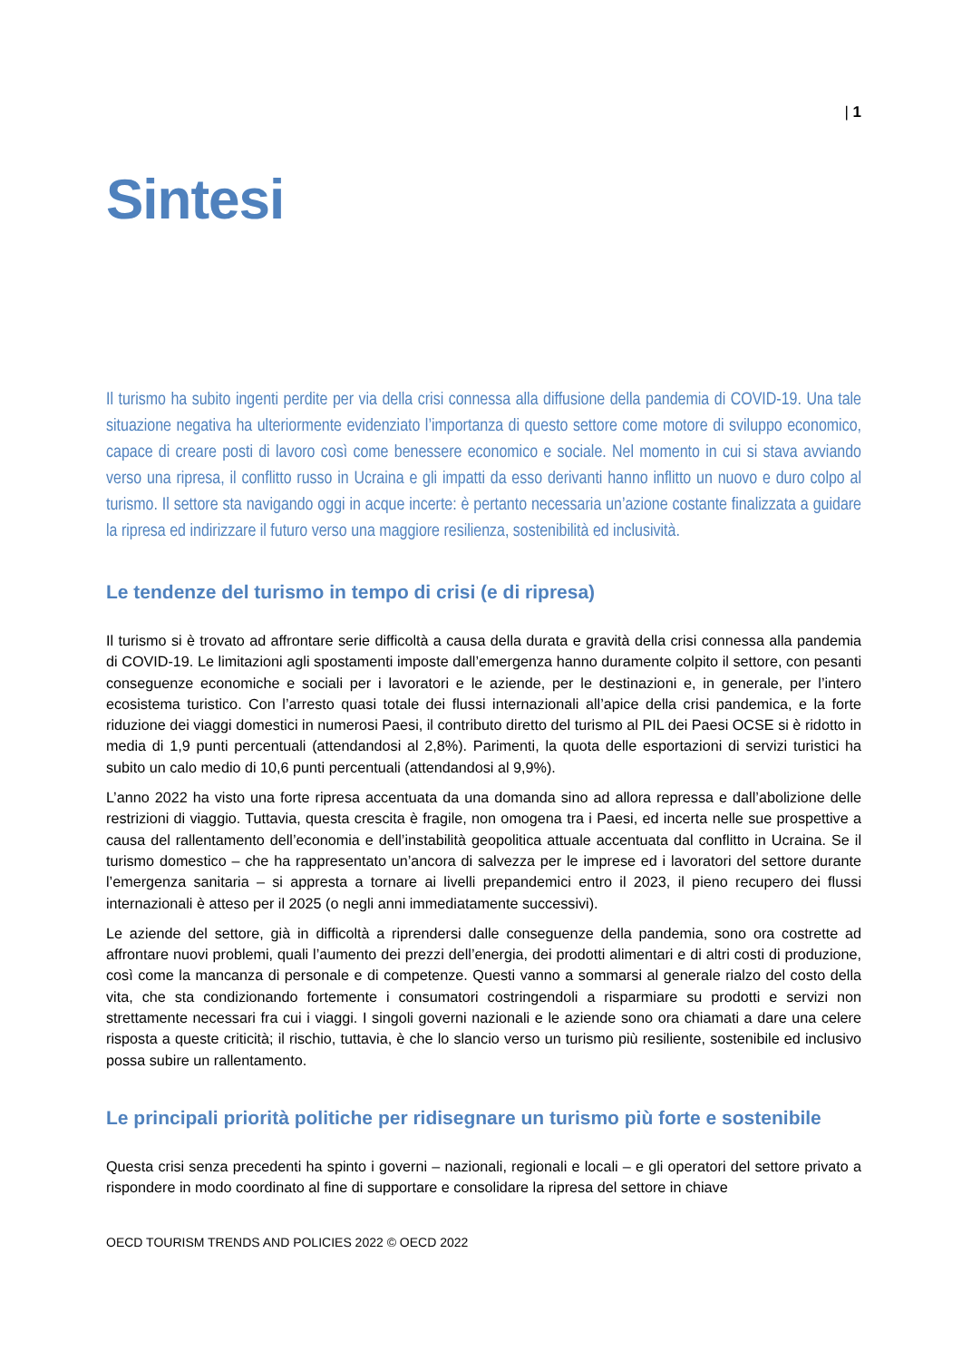| 1
Sintesi
Il turismo ha subito ingenti perdite per via della crisi connessa alla diffusione della pandemia di COVID-19. Una tale situazione negativa ha ulteriormente evidenziato l’importanza di questo settore come motore di sviluppo economico, capace di creare posti di lavoro così come benessere economico e sociale. Nel momento in cui si stava avviando verso una ripresa, il conflitto russo in Ucraina e gli impatti da esso derivanti hanno inflitto un nuovo e duro colpo al turismo. Il settore sta navigando oggi in acque incerte: è pertanto necessaria un’azione costante finalizzata a guidare la ripresa ed indirizzare il futuro verso una maggiore resilienza, sostenibilità ed inclusività.
Le tendenze del turismo in tempo di crisi (e di ripresa)
Il turismo si è trovato ad affrontare serie difficoltà a causa della durata e gravità della crisi connessa alla pandemia di COVID-19. Le limitazioni agli spostamenti imposte dall’emergenza hanno duramente colpito il settore, con pesanti conseguenze economiche e sociali per i lavoratori e le aziende, per le destinazioni e, in generale, per l’intero ecosistema turistico. Con l’arresto quasi totale dei flussi internazionali all’apice della crisi pandemica, e la forte riduzione dei viaggi domestici in numerosi Paesi, il contributo diretto del turismo al PIL dei Paesi OCSE si è ridotto in media di 1,9 punti percentuali (attendandosi al 2,8%). Parimenti, la quota delle esportazioni di servizi turistici ha subito un calo medio di 10,6 punti percentuali (attendandosi al 9,9%).
L’anno 2022 ha visto una forte ripresa accentuata da una domanda sino ad allora repressa e dall’abolizione delle restrizioni di viaggio. Tuttavia, questa crescita è fragile, non omogena tra i Paesi, ed incerta nelle sue prospettive a causa del rallentamento dell’economia e dell’instabilità geopolitica attuale accentuata dal conflitto in Ucraina. Se il turismo domestico – che ha rappresentato un’ancora di salvezza per le imprese ed i lavoratori del settore durante l’emergenza sanitaria – si appresta a tornare ai livelli prepandemici entro il 2023, il pieno recupero dei flussi internazionali è atteso per il 2025 (o negli anni immediatamente successivi).
Le aziende del settore, già in difficoltà a riprendersi dalle conseguenze della pandemia, sono ora costrette ad affrontare nuovi problemi, quali l’aumento dei prezzi dell’energia, dei prodotti alimentari e di altri costi di produzione, così come la mancanza di personale e di competenze. Questi vanno a sommarsi al generale rialzo del costo della vita, che sta condizionando fortemente i consumatori costringendoli a risparmiare su prodotti e servizi non strettamente necessari fra cui i viaggi. I singoli governi nazionali e le aziende sono ora chiamati a dare una celere risposta a queste criticità; il rischio, tuttavia, è che lo slancio verso un turismo più resiliente, sostenibile ed inclusivo possa subire un rallentamento.
Le principali priorità politiche per ridisegnare un turismo più forte e sostenibile
Questa crisi senza precedenti ha spinto i governi – nazionali, regionali e locali – e gli operatori del settore privato a rispondere in modo coordinato al fine di supportare e consolidare la ripresa del settore in chiave
OECD TOURISM TRENDS AND POLICIES 2022 © OECD 2022